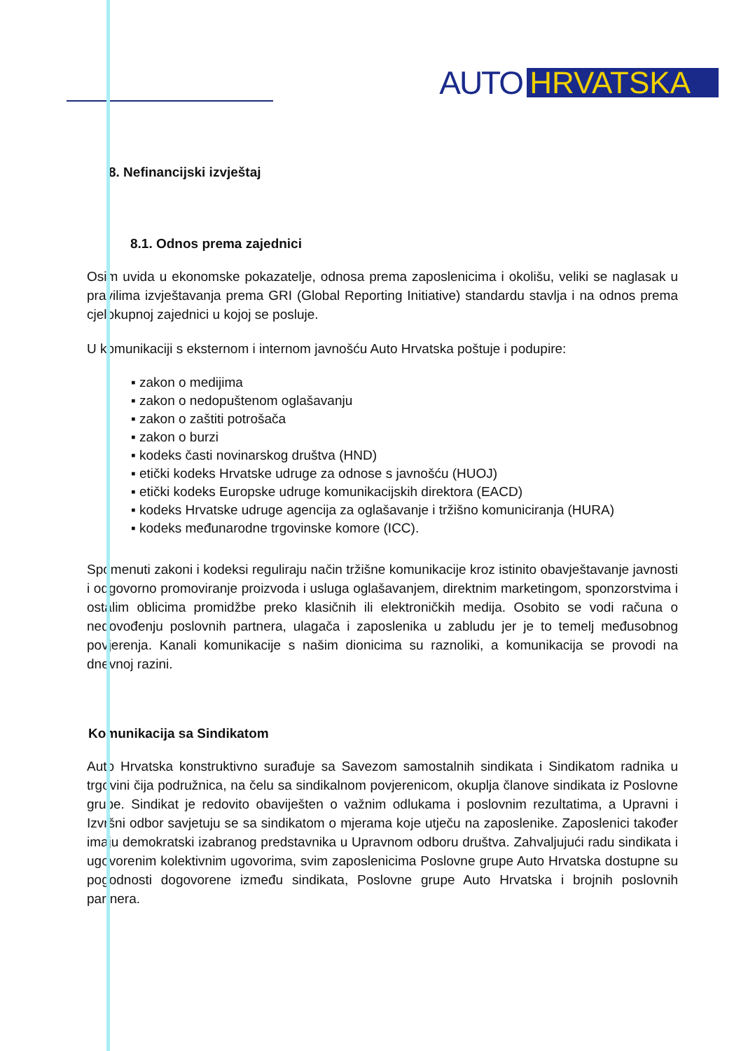AUTO HRVATSKA
8. Nefinancijski izvještaj
8.1. Odnos prema zajednici
Osim uvida u ekonomske pokazatelje, odnosa prema zaposlenicima i okolišu, veliki se naglasak u pravilima izvještavanja prema GRI (Global Reporting Initiative) standardu stavlja i na odnos prema cjelokupnoj zajednici u kojoj se posluje.
U komunikaciji s eksternom i internom javnošću Auto Hrvatska poštuje i podupire:
▪ zakon o medijima
▪ zakon o nedopuštenom oglašavanju
▪ zakon o zaštiti potrošača
▪ zakon o burzi
▪ kodeks časti novinarskog društva (HND)
▪ etički kodeks Hrvatske udruge za odnose s javnošću (HUOJ)
▪ etički kodeks Europske udruge komunikacijskih direktora (EACD)
▪ kodeks Hrvatske udruge agencija za oglašavanje i tržišno komuniciranja (HURA)
▪ kodeks međunarodne trgovinske komore (ICC).
Spomenuti zakoni i kodeksi reguliraju način tržišne komunikacije kroz istinito obavještavanje javnosti i odgovorno promoviranje proizvoda i usluga oglašavanjem, direktnim marketingom, sponzorstvima i ostalim oblicima promidžbe preko klasičnih ili elektroničkih medija. Osobito se vodi računa o nedovođenju poslovnih partnera, ulagača i zaposlenika u zabludu jer je to temelj međusobnog povjerenja. Kanali komunikacije s našim dionicima su raznoliki, a komunikacija se provodi na dnevnoj razini.
Komunikacija sa Sindikatom
Auto Hrvatska konstruktivno surađuje sa Savezom samostalnih sindikata i Sindikatom radnika u trgovini čija podružnica, na čelu sa sindikalnom povjerenicom, okuplja članove sindikata iz Poslovne grupe. Sindikat je redovito obaviješten o važnim odlukama i poslovnim rezultatima, a Upravni i Izvršni odbor savjetuju se sa sindikatom o mjerama koje utječu na zaposlenike. Zaposlenici također imaju demokratski izabranog predstavnika u Upravnom odboru društva. Zahvaljujući radu sindikata i ugovorenim kolektivnim ugovorima, svim zaposlenicima Poslovne grupe Auto Hrvatska dostupne su pogodnosti dogovorene između sindikata, Poslovne grupe Auto Hrvatska i brojnih poslovnih partnera.